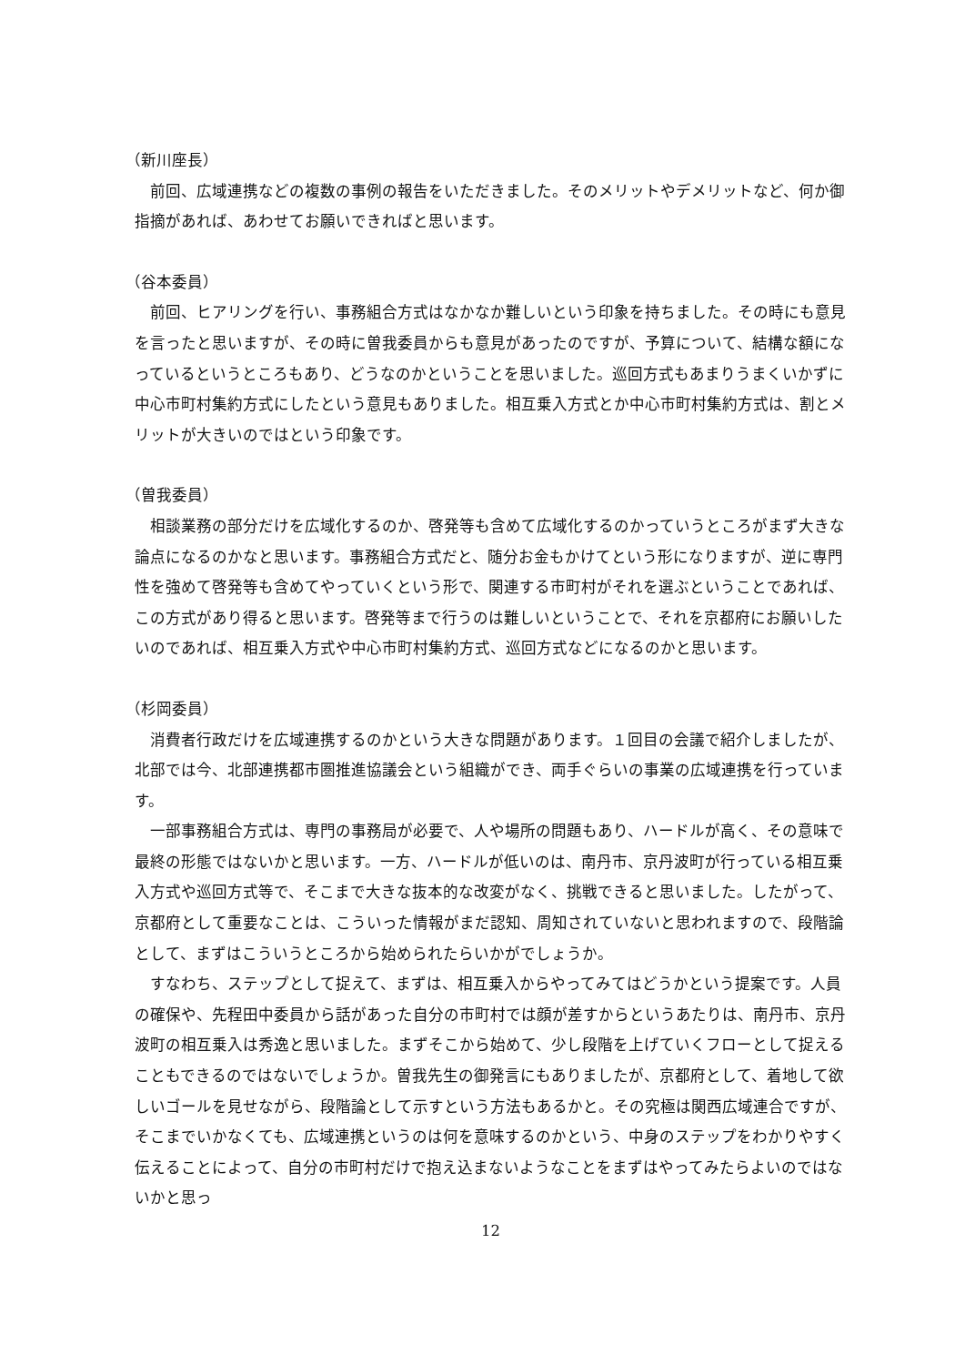（新川座長）
前回、広域連携などの複数の事例の報告をいただきました。そのメリットやデメリットなど、何か御指摘があれば、あわせてお願いできればと思います。
（谷本委員）
前回、ヒアリングを行い、事務組合方式はなかなか難しいという印象を持ちました。その時にも意見を言ったと思いますが、その時に曽我委員からも意見があったのですが、予算について、結構な額になっているというところもあり、どうなのかということを思いました。巡回方式もあまりうまくいかずに中心市町村集約方式にしたという意見もありました。相互乗入方式とか中心市町村集約方式は、割とメリットが大きいのではという印象です。
（曽我委員）
相談業務の部分だけを広域化するのか、啓発等も含めて広域化するのかっていうところがまず大きな論点になるのかなと思います。事務組合方式だと、随分お金もかけてという形になりますが、逆に専門性を強めて啓発等も含めてやっていくという形で、関連する市町村がそれを選ぶということであれば、この方式があり得ると思います。啓発等まで行うのは難しいということで、それを京都府にお願いしたいのであれば、相互乗入方式や中心市町村集約方式、巡回方式などになるのかと思います。
（杉岡委員）
消費者行政だけを広域連携するのかという大きな問題があります。１回目の会議で紹介しましたが、北部では今、北部連携都市圏推進協議会という組織ができ、両手ぐらいの事業の広域連携を行っています。
一部事務組合方式は、専門の事務局が必要で、人や場所の問題もあり、ハードルが高く、その意味で最終の形態ではないかと思います。一方、ハードルが低いのは、南丹市、京丹波町が行っている相互乗入方式や巡回方式等で、そこまで大きな抜本的な改変がなく、挑戦できると思いました。したがって、京都府として重要なことは、こういった情報がまだ認知、周知されていないと思われますので、段階論として、まずはこういうところから始められたらいかがでしょうか。
すなわち、ステップとして捉えて、まずは、相互乗入からやってみてはどうかという提案です。人員の確保や、先程田中委員から話があった自分の市町村では顔が差すからというあたりは、南丹市、京丹波町の相互乗入は秀逸と思いました。まずそこから始めて、少し段階を上げていくフローとして捉えることもできるのではないでしょうか。曽我先生の御発言にもありましたが、京都府として、着地して欲しいゴールを見せながら、段階論として示すという方法もあるかと。その究極は関西広域連合ですが、そこまでいかなくても、広域連携というのは何を意味するのかという、中身のステップをわかりやすく伝えることによって、自分の市町村だけで抱え込まないようなことをまずはやってみたらよいのではないかと思っ
12